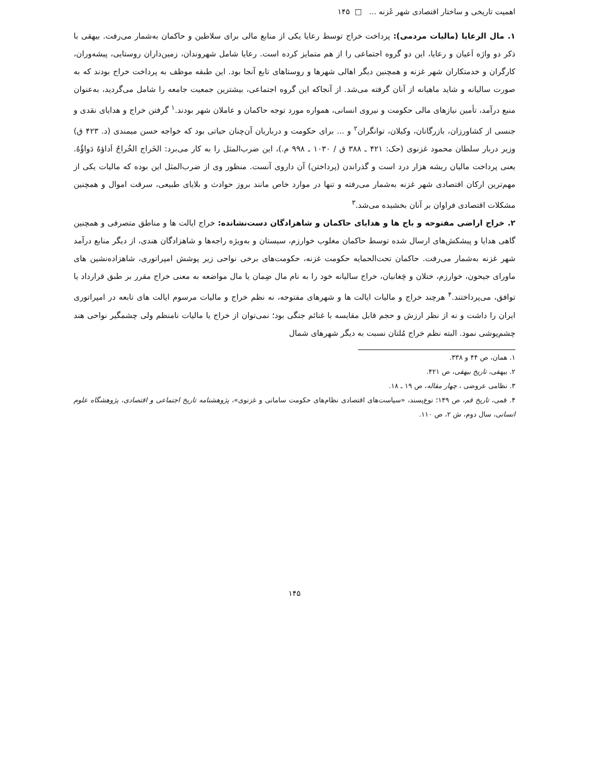اهمیت تاریخی و ساختار اقتصادی شهر غَزنه ... □ ۱۴۵
۱. مال الرعایا (مالیات مردمی): پرداخت خراج توسط رعایا یکی از منابع مالی برای سلاطین و حاکمان به‌شمار می‌رفت. بیهقی با ذکر دو واژه اَعیان و رعایا، این دو گروه اجتماعی را از هم متمایز کرده است. رعایا شامل شهروندان، زمین‌داران روستایی، پیشه‌وران، کارگران و خدمتکاران شهر غزنه و همچنین دیگر اهالی شهرها و روستاهای تابع آنجا بود. این طبقه موظف به پرداخت خراج بودند که به صورت سالیانه و شاید ماهیانه از آنان گرفته می‌شد. از آنجاکه این گروه اجتماعی، بیشترین جمعیت جامعه را شامل می‌گردید، به‌عنوان منبع درآمد، تأمین نیازهای مالی حکومت و نیروی انسانی، همواره مورد توجه حاکمان و عاملان شهر بودند.<sup>۱</sup> گرفتن خراج و هدایای نقدی و جنسی از کشاورزان، بازرگانان، وکیلان، توانگران<sup>۲</sup> و ... برای حکومت و درباریان آن‌چنان حیاتی بود که خواجه حسن میمندی (د. ۴۲۳ ق) وزیر دربار سلطان محمود غزنوی (حک: ۴۲۱ ـ ۳۸۸ ق / ۱۰۳۰ ـ ۹۹۸ م.)، این ضرب‌المثل را به کار می‌برد: الخَراج الخُراجُ اَداؤهُ دَواؤُهُ. یعنی پرداخت مالیان ریشه هزار درد است و گذراندن (پرداختن) آن داروی آنست. منظور وی از ضرب‌المثل این بوده که مالیات یکی از مهم‌ترین ارکان اقتصادی شهر غزنه به‌شمار می‌رفته و تنها در موارد خاص مانند بروز حوادث و بلایای طبیعی، سرقت اموال و همچنین مشکلات اقتصادی فراوان بر آنان بخشیده می‌شد.<sup>۳</sup>
۲. خراج اراضی مفتوحه و باج ها و هدایای حاکمان و شاهزادگان دست‌نشانده: خراج ایالت ها و مناطق متصرفی و همچنین گاهی هدایا و پیشکش‌های ارسال شده توسط حاکمان مغلوب خوارزم، سیستان و به‌ویژه راجه‌ها و شاهزادگان هندی، از دیگر منابع درآمد شهر غزنه به‌شمار می‌رفت. حاکمان تحت‌الحمایه حکومت غزنه، حکومت‌های برخی نواحی زیر پوشش امپراتوری، شاهزاده‌نشین های ماورای جیحون، خوارزم، ختلان و چَغانیان، خراج سالیانه خود را به نام مال ضِمان یا مال مواضعه به معنی خراج مقرر بر طبق قرارداد یا توافق، می‌پرداختند.<sup>۴</sup> هرچند خراج و مالیات ایالت ها و شهرهای مفتوحه، نه نظم خراج و مالیات مرسوم ایالت های تابعه در امپراتوری ایران را داشت و نه از نظر ارزش و حجم قابل مقایسه با غنائم جنگی بود؛ نمی‌توان از خراج یا مالیات نامنظم ولی چشمگیر نواحی هند چشم‌پوشی نمود. البته نظم خراج مُلتان نسبت به دیگر شهرهای شمال
۱. همان، ص ۴۴ و ۳۳۸.
۲. بیهقی، تاریخ بیهقی، ص ۴۲۱.
۳. نظامی عروضی ، چهار مقاله، ص ۱۹ ـ ۱۸.
۴. قمی، تاریخ قم، ص ۱۴۹؛ نوع‌پسند، «سیاست‌های اقتصادی نظام‌های حکومت سامانی و غزنوی»، پژوهشنامه تاریخ اجتماعی و اقتصادی، پژوهشگاه علوم انسانی، سال دوم، ش ۲، ص ۱۱۰.
۱۴۵